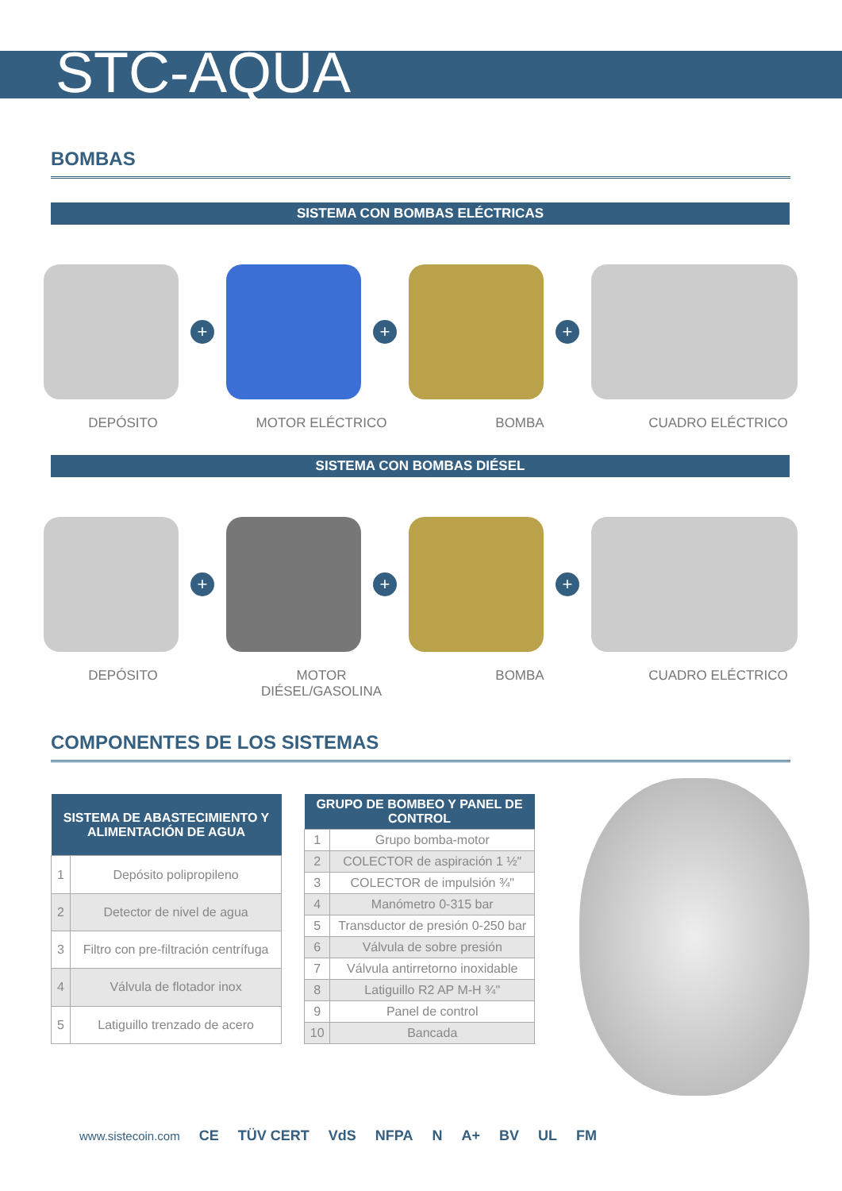STC-AQUA
BOMBAS
SISTEMA CON BOMBAS ELÉCTRICAS
+ + +
DEPÓSITO MOTOR ELÉCTRICO BOMBA CUADRO ELÉCTRICO
SISTEMA CON BOMBAS DIÉSEL
+ + +
DEPÓSITO MOTOR DIÉSEL/GASOLINA BOMBA CUADRO ELÉCTRICO
COMPONENTES DE LOS SISTEMAS
| SISTEMA DE ABASTECIMIENTO Y ALIMENTACIÓN DE AGUA | |
| --- | --- |
| 1 | Depósito polipropileno |
| 2 | Detector de nivel de agua |
| 3 | Filtro con pre-filtración centrífuga |
| 4 | Válvula de flotador inox |
| 5 | Latiguillo trenzado de acero |
| GRUPO DE BOMBEO Y PANEL DE CONTROL | |
| --- | --- |
| 1 | Grupo bomba-motor |
| 2 | COLECTOR de aspiración 1 ½" |
| 3 | COLECTOR de impulsión ¾" |
| 4 | Manómetro 0-315 bar |
| 5 | Transductor de presión 0-250 bar |
| 6 | Válvula de sobre presión |
| 7 | Válvula antirretorno inoxidable |
| 8 | Latiguillo R2 AP M-H ¾" |
| 9 | Panel de control |
| 10 | Bancada |
www.sistecoin.com CE TÜV CERT VdS NFPA N A+ BV UL FM